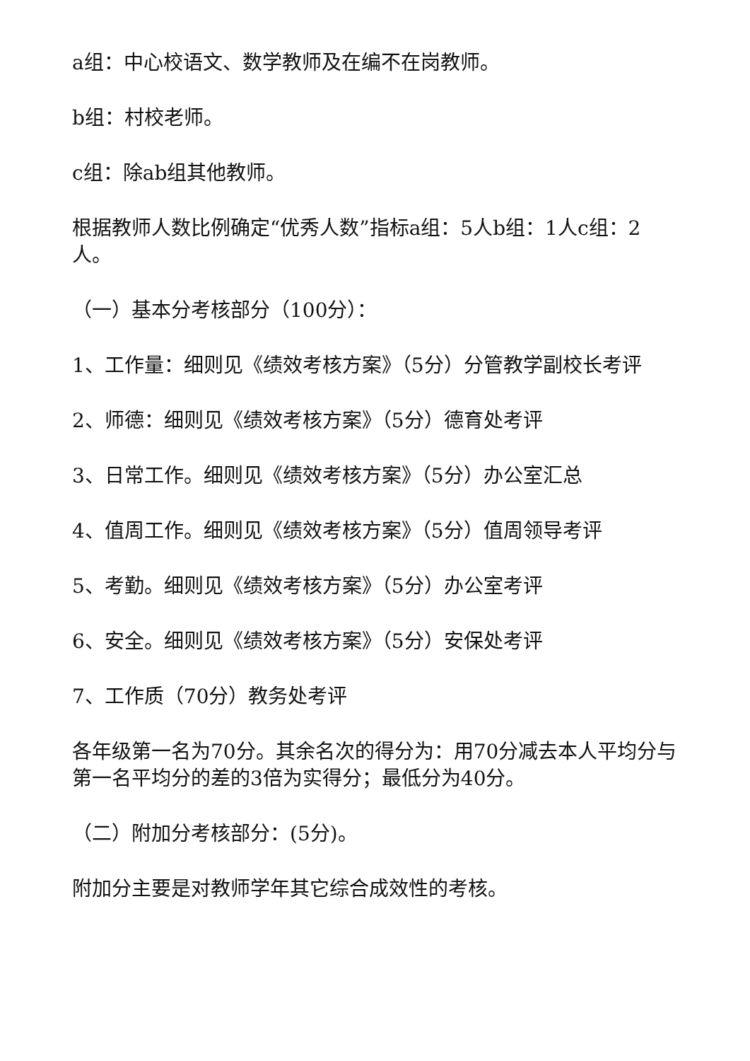a组：中心校语文、数学教师及在编不在岗教师。
b组：村校老师。
c组：除ab组其他教师。
根据教师人数比例确定“优秀人数”指标a组：5人b组：1人c组：2人。
（一）基本分考核部分（100分）：
1、工作量：细则见《绩效考核方案》（5分）分管教学副校长考评
2、师德：细则见《绩效考核方案》（5分）德育处考评
3、日常工作。细则见《绩效考核方案》（5分）办公室汇总
4、值周工作。细则见《绩效考核方案》（5分）值周领导考评
5、考勤。细则见《绩效考核方案》（5分）办公室考评
6、安全。细则见《绩效考核方案》（5分）安保处考评
7、工作质（70分）教务处考评
各年级第一名为70分。其余名次的得分为：用70分减去本人平均分与第一名平均分的差的3倍为实得分；最低分为40分。
（二）附加分考核部分：(5分)。
附加分主要是对教师学年其它综合成效性的考核。